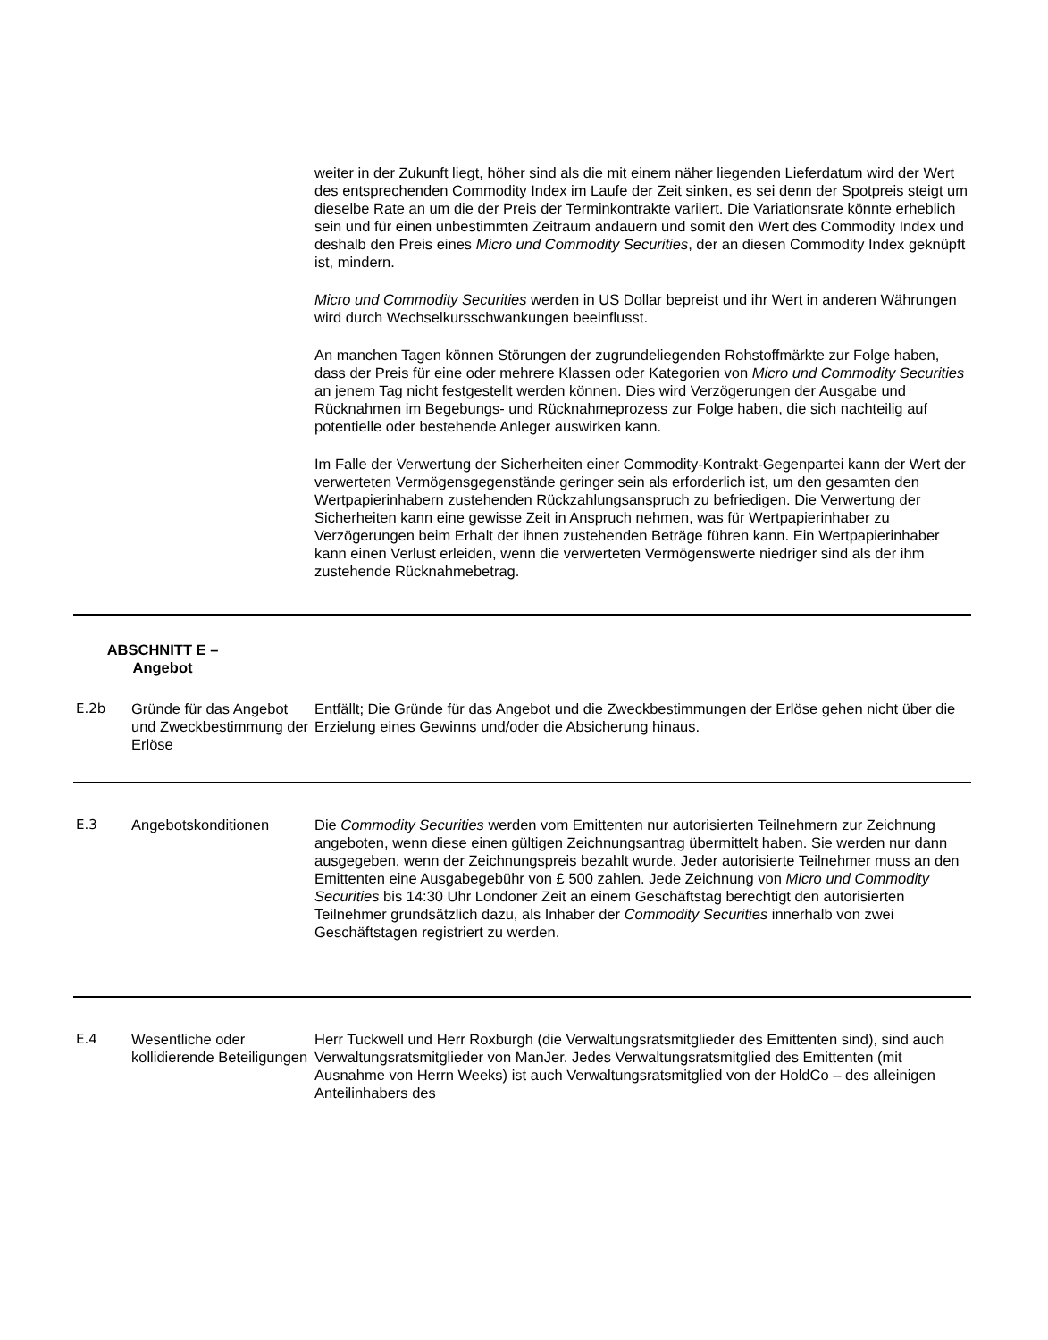weiter in der Zukunft liegt, höher sind als die mit einem näher liegenden Lieferdatum wird der Wert des entsprechenden Commodity Index im Laufe der Zeit sinken, es sei denn der Spotpreis steigt um dieselbe Rate an um die der Preis der Terminkontrakte variiert. Die Variationsrate könnte erheblich sein und für einen unbestimmten Zeitraum andauern und somit den Wert des Commodity Index und deshalb den Preis eines Micro und Commodity Securities, der an diesen Commodity Index geknüpft ist, mindern.
Micro und Commodity Securities werden in US Dollar bepreist und ihr Wert in anderen Währungen wird durch Wechselkursschwankungen beeinflusst.
An manchen Tagen können Störungen der zugrundeliegenden Rohstoffmärkte zur Folge haben, dass der Preis für eine oder mehrere Klassen oder Kategorien von Micro und Commodity Securities an jenem Tag nicht festgestellt werden können. Dies wird Verzögerungen der Ausgabe und Rücknahmen im Begebungs- und Rücknahmeprozess zur Folge haben, die sich nachteilig auf potentielle oder bestehende Anleger auswirken kann.
Im Falle der Verwertung der Sicherheiten einer Commodity-Kontrakt-Gegenpartei kann der Wert der verwerteten Vermögensgegenstände geringer sein als erforderlich ist, um den gesamten den Wertpapierinhabern zustehenden Rückzahlungsanspruch zu befriedigen. Die Verwertung der Sicherheiten kann eine gewisse Zeit in Anspruch nehmen, was für Wertpapierinhaber zu Verzögerungen beim Erhalt der ihnen zustehenden Beträge führen kann. Ein Wertpapierinhaber kann einen Verlust erleiden, wenn die verwerteten Vermögenswerte niedriger sind als der ihm zustehende Rücknahmebetrag.
| ABSCHNITT E – Angebot | | |
| E.2b | Gründe für das Angebot und Zweckbestimmung der Erlöse | Entfällt; Die Gründe für das Angebot und die Zweckbestimmungen der Erlöse gehen nicht über die Erzielung eines Gewinns und/oder die Absicherung hinaus. |
| E.3 | Angebotskonditionen | Die Commodity Securities werden vom Emittenten nur autorisierten Teilnehmern zur Zeichnung angeboten, wenn diese einen gültigen Zeichnungsantrag übermittelt haben. Sie werden nur dann ausgegeben, wenn der Zeichnungspreis bezahlt wurde. Jeder autorisierte Teilnehmer muss an den Emittenten eine Ausgabegebühr von £ 500 zahlen. Jede Zeichnung von Micro und Commodity Securities bis 14:30 Uhr Londoner Zeit an einem Geschäftstag berechtigt den autorisierten Teilnehmer grundsätzlich dazu, als Inhaber der Commodity Securities innerhalb von zwei Geschäftstagen registriert zu werden. |
| E.4 | Wesentliche oder kollidierende Beteiligungen | Herr Tuckwell und Herr Roxburgh (die Verwaltungsratsmitglieder des Emittenten sind), sind auch Verwaltungsratsmitglieder von ManJer. Jedes Verwaltungsratsmitglied des Emittenten (mit Ausnahme von Herrn Weeks) ist auch Verwaltungsratsmitglied von der HoldCo – des alleinigen Anteilinhabers des |